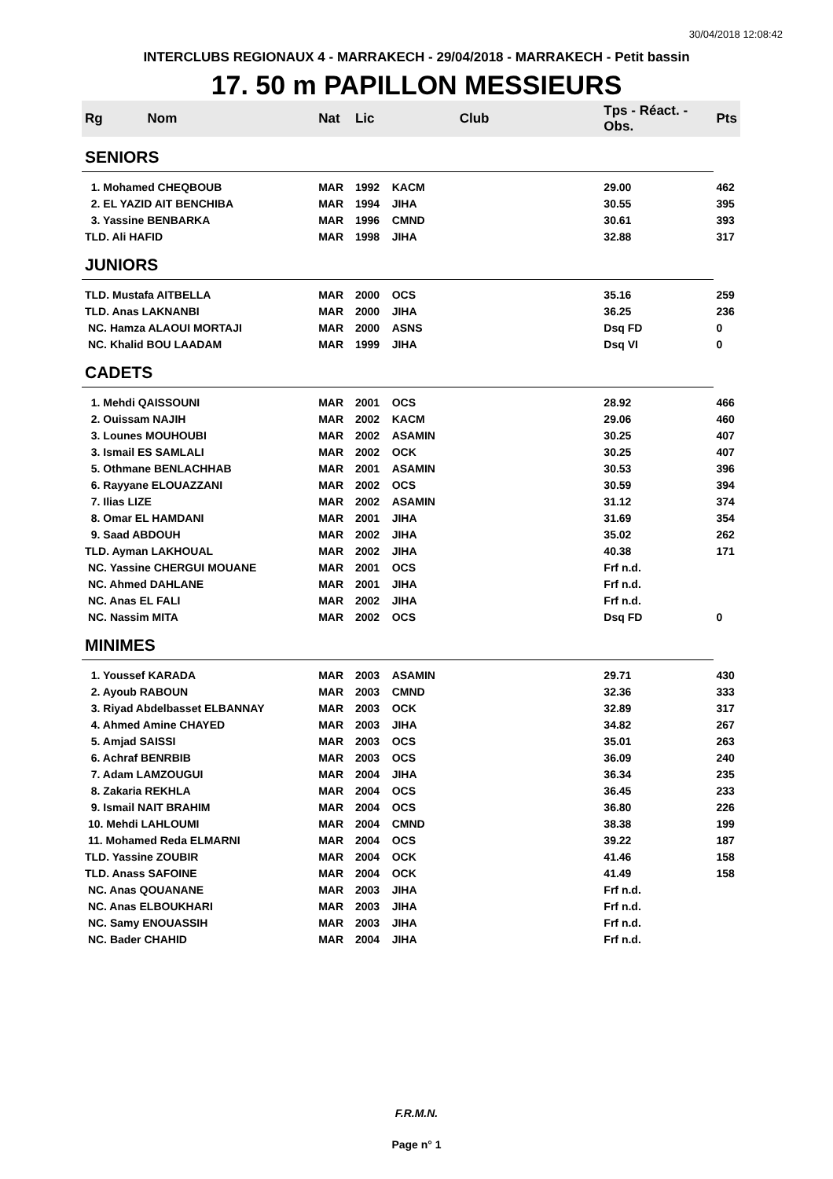30/04/2018 12:08:42
INTERCLUBS REGIONAUX 4 - MARRAKECH - 29/04/2018 - MARRAKECH - Petit bassin
17. 50 m PAPILLON MESSIEURS
| Rg | Nom | Nat | Lic | Club | Tps - Réact. - Obs. | Pts |
| --- | --- | --- | --- | --- | --- | --- |
| SENIORS | | | | | | |
| 1. Mohamed CHEQBOUB | | MAR | 1992 | KACM | 29.00 | 462 |
| 2. EL YAZID AIT BENCHIBA | | MAR | 1994 | JIHA | 30.55 | 395 |
| 3. Yassine BENBARKA | | MAR | 1996 | CMND | 30.61 | 393 |
| TLD. Ali HAFID | | MAR | 1998 | JIHA | 32.88 | 317 |
| JUNIORS | | | | | | |
| TLD. Mustafa AITBELLA | | MAR | 2000 | OCS | 35.16 | 259 |
| TLD. Anas LAKNANBI | | MAR | 2000 | JIHA | 36.25 | 236 |
| NC. Hamza ALAOUI MORTAJI | | MAR | 2000 | ASNS | Dsq FD | 0 |
| NC. Khalid BOU LAADAM | | MAR | 1999 | JIHA | Dsq VI | 0 |
| CADETS | | | | | | |
| 1. Mehdi QAISSOUNI | | MAR | 2001 | OCS | 28.92 | 466 |
| 2. Ouissam NAJIH | | MAR | 2002 | KACM | 29.06 | 460 |
| 3. Lounes MOUHOUBI | | MAR | 2002 | ASAMIN | 30.25 | 407 |
| 3. Ismail ES SAMLALI | | MAR | 2002 | OCK | 30.25 | 407 |
| 5. Othmane BENLACHHAB | | MAR | 2001 | ASAMIN | 30.53 | 396 |
| 6. Rayyane ELOUAZZANI | | MAR | 2002 | OCS | 30.59 | 394 |
| 7. Ilias LIZE | | MAR | 2002 | ASAMIN | 31.12 | 374 |
| 8. Omar EL HAMDANI | | MAR | 2001 | JIHA | 31.69 | 354 |
| 9. Saad ABDOUH | | MAR | 2002 | JIHA | 35.02 | 262 |
| TLD. Ayman LAKHOUAL | | MAR | 2002 | JIHA | 40.38 | 171 |
| NC. Yassine CHERGUI MOUANE | | MAR | 2001 | OCS | Frf n.d. | |
| NC. Ahmed DAHLANE | | MAR | 2001 | JIHA | Frf n.d. | |
| NC. Anas EL FALI | | MAR | 2002 | JIHA | Frf n.d. | |
| NC. Nassim MITA | | MAR | 2002 | OCS | Dsq FD | 0 |
| MINIMES | | | | | | |
| 1. Youssef KARADA | | MAR | 2003 | ASAMIN | 29.71 | 430 |
| 2. Ayoub RABOUN | | MAR | 2003 | CMND | 32.36 | 333 |
| 3. Riyad Abdelbasset ELBANNAY | | MAR | 2003 | OCK | 32.89 | 317 |
| 4. Ahmed Amine CHAYED | | MAR | 2003 | JIHA | 34.82 | 267 |
| 5. Amjad SAISSI | | MAR | 2003 | OCS | 35.01 | 263 |
| 6. Achraf BENRBIB | | MAR | 2003 | OCS | 36.09 | 240 |
| 7. Adam LAMZOUGUI | | MAR | 2004 | JIHA | 36.34 | 235 |
| 8. Zakaria REKHLA | | MAR | 2004 | OCS | 36.45 | 233 |
| 9. Ismail NAIT BRAHIM | | MAR | 2004 | OCS | 36.80 | 226 |
| 10. Mehdi LAHLOUMI | | MAR | 2004 | CMND | 38.38 | 199 |
| 11. Mohamed Reda ELMARNI | | MAR | 2004 | OCS | 39.22 | 187 |
| TLD. Yassine ZOUBIR | | MAR | 2004 | OCK | 41.46 | 158 |
| TLD. Anass SAFOINE | | MAR | 2004 | OCK | 41.49 | 158 |
| NC. Anas QOUANANE | | MAR | 2003 | JIHA | Frf n.d. | |
| NC. Anas ELBOUKHARI | | MAR | 2003 | JIHA | Frf n.d. | |
| NC. Samy ENOUASSIH | | MAR | 2003 | JIHA | Frf n.d. | |
| NC. Bader CHAHID | | MAR | 2004 | JIHA | Frf n.d. | |
F.R.M.N.
Page n° 1